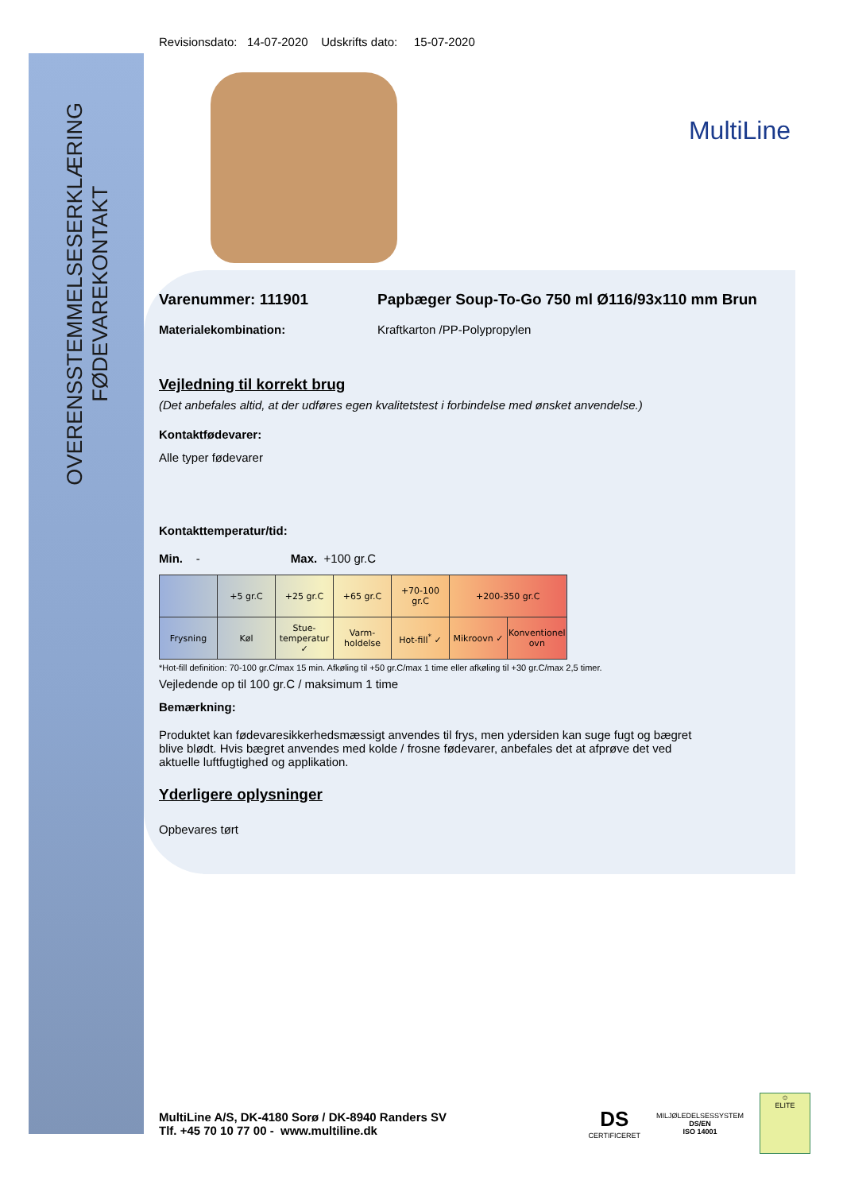OVERENSSTEMMELSESERKLÆRING
FØDEVAREKONTAKT
Revisionsdato: 14-07-2020 Udskrifts dato: 15-07-2020
MultiLine
Varenummer: 111901 Papbæger Soup-To-Go 750 ml Ø116/93x110 mm Brun
Materialekombination: Kraftkarton /PP-Polypropylen
Vejledning til korrekt brug
(Det anbefales altid, at der udføres egen kvalitetstest i forbindelse med ønsket anvendelse.)
Kontaktfødevarer:
Alle typer fødevarer
Kontakttemperatur/tid:
Min. - Max. +100 gr.C
| | +5 gr.C | +25 gr.C | +65 gr.C | +70-100 gr.C | +200-350 gr.C | |
| Frysning | Køl | Stue-temperatur ✓ | Varm-holdelse | Hot-fill<sup>*</sup> ✓ | Mikroovn ✓ | Konventionel ovn |
*Hot-fill definition: 70-100 gr.C/max 15 min. Afkøling til +50 gr.C/max 1 time eller afkøling til +30 gr.C/max 2,5 timer.
Vejledende op til 100 gr.C / maksimum 1 time
Bemærkning:
Produktet kan fødevaresikkerhedsmæssigt anvendes til frys, men ydersiden kan suge fugt og bægret blive blødt. Hvis bægret anvendes med kolde / frosne fødevarer, anbefales det at afprøve det ved aktuelle luftfugtighed og applikation.
Yderligere oplysninger
Opbevares tørt
MultiLine A/S, DK-4180 Sorø / DK-8940 Randers SV
Tlf. +45 70 10 77 00 - www.multiline.dk
DS
CERTIFICERET
MILJØLEDELSESSYSTEM
DS/EN
ISO 14001
☺
ELITE